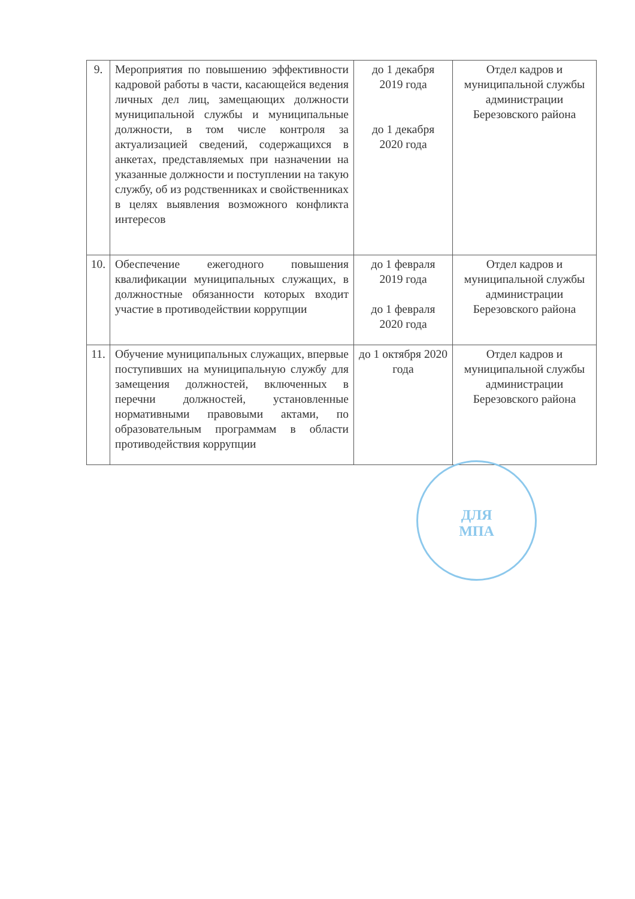| 9. | Мероприятия по повышению эффективности кадровой работы в части, касающейся ведения личных дел лиц, замещающих должности муниципальной службы и муниципальные должности, в том числе контроля за актуализацией сведений, содержащихся в анкетах, представляемых при назначении на указанные должности и поступлении на такую службу, об из родственниках и свойственниках в целях выявления возможного конфликта интересов | до 1 декабря 2019 года до 1 декабря 2020 года | Отдел кадров и муниципальной службы администрации Березовского района |
| 10. | Обеспечение ежегодного повышения квалификации муниципальных служащих, в должностные обязанности которых входит участие в противодействии коррупции | до 1 февраля 2019 года до 1 февраля 2020 года | Отдел кадров и муниципальной службы администрации Березовского района |
| 11. | Обучение муниципальных служащих, впервые поступивших на муниципальную службу для замещения должностей, включенных в перечни должностей, установленные нормативными правовыми актами, по образовательным программам в области противодействия коррупции | до 1 октября 2020 года | Отдел кадров и муниципальной службы администрации Березовского района |
ДЛЯ
МПА